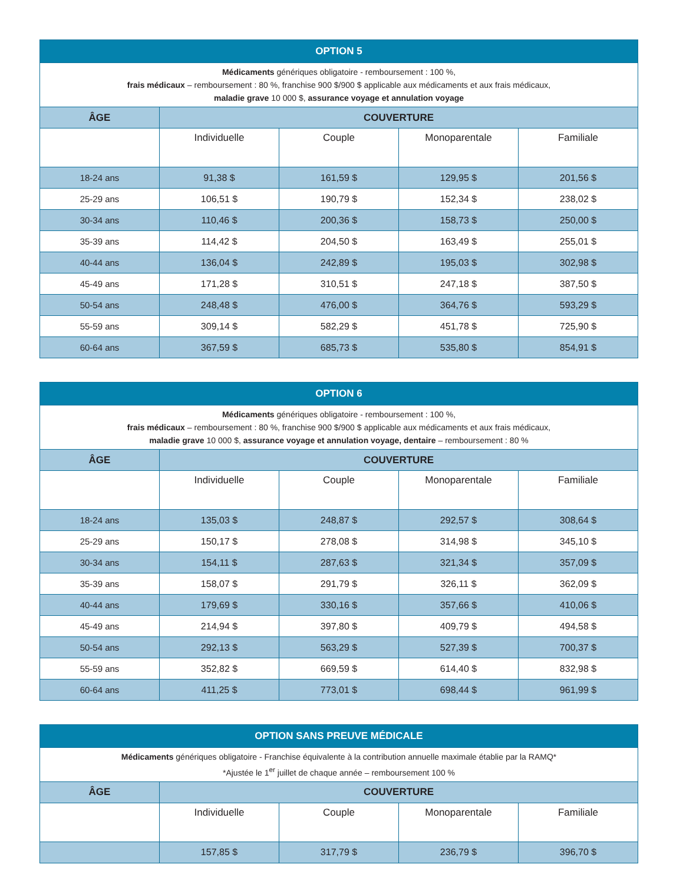| OPTION 5 | | | | |
| --- | --- | --- | --- | --- |
| Médicaments génériques obligatoire - remboursement : 100 %, frais médicaux – remboursement : 80 %, franchise 900 $/900 $ applicable aux médicaments et aux frais médicaux, maladie grave 10 000 $, assurance voyage et annulation voyage | | | | |
| ÂGE | COUVERTURE | | | |
| | Individuelle | Couple | Monoparentale | Familiale |
| 18-24 ans | 91,38 $ | 161,59 $ | 129,95 $ | 201,56 $ |
| 25-29 ans | 106,51 $ | 190,79 $ | 152,34 $ | 238,02 $ |
| 30-34 ans | 110,46 $ | 200,36 $ | 158,73 $ | 250,00 $ |
| 35-39 ans | 114,42 $ | 204,50 $ | 163,49 $ | 255,01 $ |
| 40-44 ans | 136,04 $ | 242,89 $ | 195,03 $ | 302,98 $ |
| 45-49 ans | 171,28 $ | 310,51 $ | 247,18 $ | 387,50 $ |
| 50-54 ans | 248,48 $ | 476,00 $ | 364,76 $ | 593,29 $ |
| 55-59 ans | 309,14 $ | 582,29 $ | 451,78 $ | 725,90 $ |
| 60-64 ans | 367,59 $ | 685,73 $ | 535,80 $ | 854,91 $ |
| OPTION 6 | | | | |
| --- | --- | --- | --- | --- |
| Médicaments génériques obligatoire - remboursement : 100 %, frais médicaux – remboursement : 80 %, franchise 900 $/900 $ applicable aux médicaments et aux frais médicaux, maladie grave 10 000 $, assurance voyage et annulation voyage, dentaire – remboursement : 80 % | | | | |
| ÂGE | COUVERTURE | | | |
| | Individuelle | Couple | Monoparentale | Familiale |
| 18-24 ans | 135,03 $ | 248,87 $ | 292,57 $ | 308,64 $ |
| 25-29 ans | 150,17 $ | 278,08 $ | 314,98 $ | 345,10 $ |
| 30-34 ans | 154,11 $ | 287,63 $ | 321,34 $ | 357,09 $ |
| 35-39 ans | 158,07 $ | 291,79 $ | 326,11 $ | 362,09 $ |
| 40-44 ans | 179,69 $ | 330,16 $ | 357,66 $ | 410,06 $ |
| 45-49 ans | 214,94 $ | 397,80 $ | 409,79 $ | 494,58 $ |
| 50-54 ans | 292,13 $ | 563,29 $ | 527,39 $ | 700,37 $ |
| 55-59 ans | 352,82 $ | 669,59 $ | 614,40 $ | 832,98 $ |
| 60-64 ans | 411,25 $ | 773,01 $ | 698,44 $ | 961,99 $ |
| OPTION SANS PREUVE MÉDICALE | | | | |
| --- | --- | --- | --- | --- |
| Médicaments génériques obligatoire - Franchise équivalente à la contribution annuelle maximale établie par la RAMQ* *Ajustée le 1<sup>er</sup> juillet de chaque année – remboursement 100 % | | | | |
| ÂGE | COUVERTURE | | | |
| | Individuelle | Couple | Monoparentale | Familiale |
| | 157,85 $ | 317,79 $ | 236,79 $ | 396,70 $ |